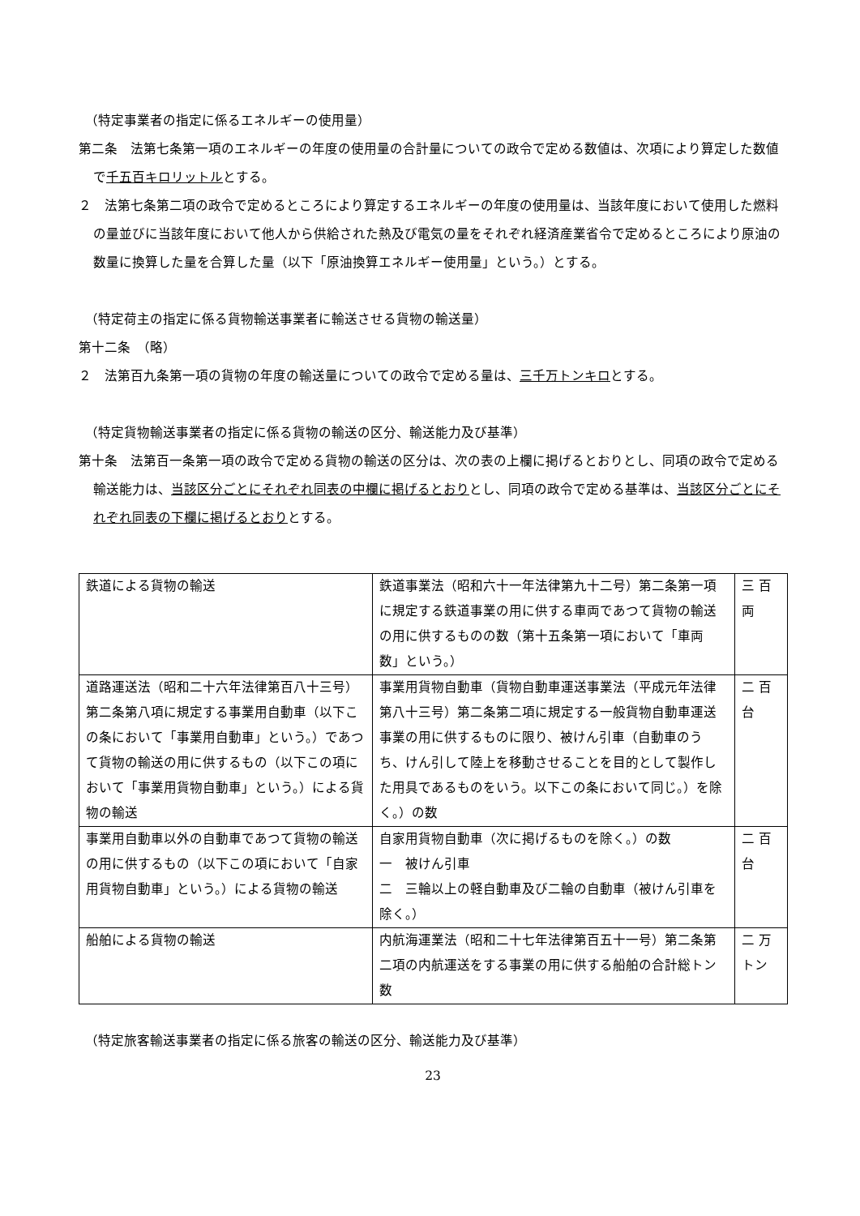（特定事業者の指定に係るエネルギーの使用量）
第二条　法第七条第一項のエネルギーの年度の使用量の合計量についての政令で定める数値は、次項により算定した数値で千五百キロリットルとする。
２　法第七条第二項の政令で定めるところにより算定するエネルギーの年度の使用量は、当該年度において使用した燃料の量並びに当該年度において他人から供給された熱及び電気の量をそれぞれ経済産業省令で定めるところにより原油の数量に換算した量を合算した量（以下「原油換算エネルギー使用量」という。）とする。
（特定荷主の指定に係る貨物輸送事業者に輸送させる貨物の輸送量）
第十二条　（略）
２　法第百九条第一項の貨物の年度の輸送量についての政令で定める量は、三千万トンキロとする。
（特定貨物輸送事業者の指定に係る貨物の輸送の区分、輸送能力及び基準）
第十条　法第百一条第一項の政令で定める貨物の輸送の区分は、次の表の上欄に掲げるとおりとし、同項の政令で定める輸送能力は、当該区分ごとにそれぞれ同表の中欄に掲げるとおりとし、同項の政令で定める基準は、当該区分ごとにそれぞれ同表の下欄に掲げるとおりとする。
| 鉄道による貨物の輸送 | 鉄道事業法（昭和六十一年法律第九十二号）第二条第一項に規定する鉄道事業の用に供する車両であつて貨物の輸送の用に供するものの数（第十五条第一項において「車両数」という。） | 三 百両 |
| 道路運送法（昭和二十六年法律第百八十三号）第二条第八項に規定する事業用自動車（以下この条において「事業用自動車」という。）であつて貨物の輸送の用に供するもの（以下この項において「事業用貨物自動車」という。）による貨物の輸送 | 事業用貨物自動車（貨物自動車運送事業法（平成元年法律第八十三号）第二条第二項に規定する一般貨物自動車運送事業の用に供するものに限り、被けん引車（自動車のうち、けん引して陸上を移動させることを目的として製作した用具であるものをいう。以下この条において同じ。）を除く。）の数 | 二 百台 |
| 事業用自動車以外の自動車であつて貨物の輸送の用に供するもの（以下この項において「自家用貨物自動車」という。）による貨物の輸送 | 自家用貨物自動車（次に掲げるものを除く。）の数 一 被けん引車 二 三輪以上の軽自動車及び二輪の自動車（被けん引車を除く。） | 二 百台 |
| 船舶による貨物の輸送 | 内航海運業法（昭和二十七年法律第百五十一号）第二条第二項の内航運送をする事業の用に供する船舶の合計総トン数 | 二 万トン |
（特定旅客輸送事業者の指定に係る旅客の輸送の区分、輸送能力及び基準）
23